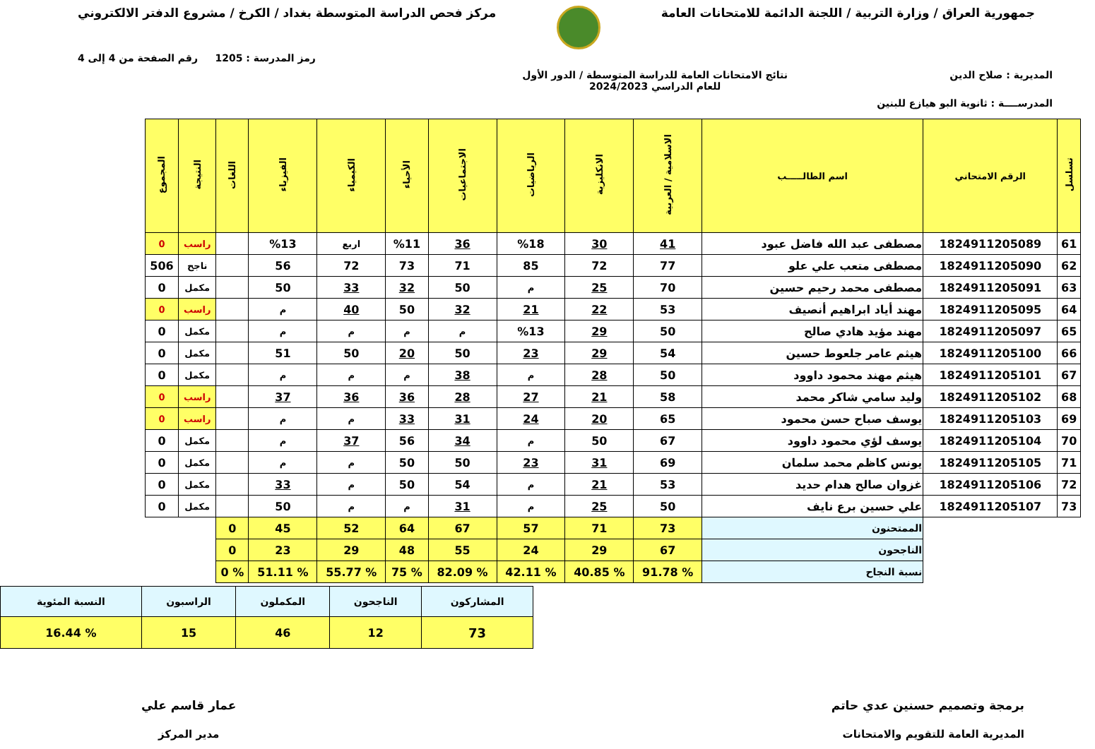جمهورية العراق / وزارة التربية / اللجنة الدائمة للامتحانات العامة
مركز فحص الدراسة المتوسطة بغداد / الكرخ / مشروع الدفتر الالكتروني
رمز المدرسة : 1205 رقم الصفحة من 4 إلى 4
المديرية : صلاح الدين نتائج الامتحانات العامة للدراسة المتوسطة / الدور الأول
للعام الدراسي 2024/2023
المدرســــة : ثانوية البو هيازع للبنين
| تسلسل | الرقم الامتحاني | اسم الطالـــــب | الاسلامية / العربية | الانكليزية | الرياضيات | الاجتماعيات | الأحياء | الكيمياء | الفيزياء | اللغات | النتيجة | المجموع |
| --- | --- | --- | --- | --- | --- | --- | --- | --- | --- | --- | --- | --- |
| 61 | 1824911205089 | مصطفى عبد الله فاضل عبود | 41 | 30 | %18 | 36 | %11 | اربع | %13 | | راسب | 0 |
| 62 | 1824911205090 | مصطفى متعب علي علو | 77 | 72 | 85 | 71 | 73 | 72 | 56 | | ناجح | 506 |
| 63 | 1824911205091 | مصطفى محمد رحيم حسين | 70 | 25 | م | 50 | 32 | 33 | 50 | | مكمل | 0 |
| 64 | 1824911205095 | مهند أياد ابراهيم أنصيف | 53 | 22 | 21 | 32 | 50 | 40 | م | | راسب | 0 |
| 65 | 1824911205097 | مهند مؤيد هادي صالح | 50 | 29 | %13 | م | م | م | م | | مكمل | 0 |
| 66 | 1824911205100 | هيثم عامر جلعوط حسين | 54 | 29 | 23 | 50 | 20 | 50 | 51 | | مكمل | 0 |
| 67 | 1824911205101 | هيثم مهند محمود داوود | 50 | 28 | م | 38 | م | م | م | | مكمل | 0 |
| 68 | 1824911205102 | وليد سامي شاكر محمد | 58 | 21 | 27 | 28 | 36 | 36 | 37 | | راسب | 0 |
| 69 | 1824911205103 | يوسف صباح حسن محمود | 65 | 20 | 24 | 31 | 33 | م | م | | راسب | 0 |
| 70 | 1824911205104 | يوسف لؤي محمود داوود | 67 | 50 | م | 34 | 56 | 37 | م | | مكمل | 0 |
| 71 | 1824911205105 | يونس كاظم محمد سلمان | 69 | 31 | 23 | 50 | 50 | م | م | | مكمل | 0 |
| 72 | 1824911205106 | غزوان صالح هدام حديد | 53 | 21 | م | 54 | 50 | م | 33 | | مكمل | 0 |
| 73 | 1824911205107 | علي حسين برع نايف | 50 | 25 | م | 31 | م | م | 50 | | مكمل | 0 |
| | | الممتحنون | 73 | 71 | 57 | 67 | 64 | 52 | 45 | 0 | | |
| | | الناجحون | 67 | 29 | 24 | 55 | 48 | 29 | 23 | 0 | | |
| | | نسبة النجاح | % 91.78 | % 40.85 | % 42.11 | % 82.09 | % 75 | % 55.77 | % 51.11 | % 0 | | |
| المشاركون | الناجحون | المكملون | الراسبون | النسبة المئوية |
| 73 | 12 | 46 | 15 | % 16.44 |
برمجة وتصميم حسنين عدي حاتم
المديرية العامة للتقويم والامتحانات
عمار قاسم علي
مدير المركز